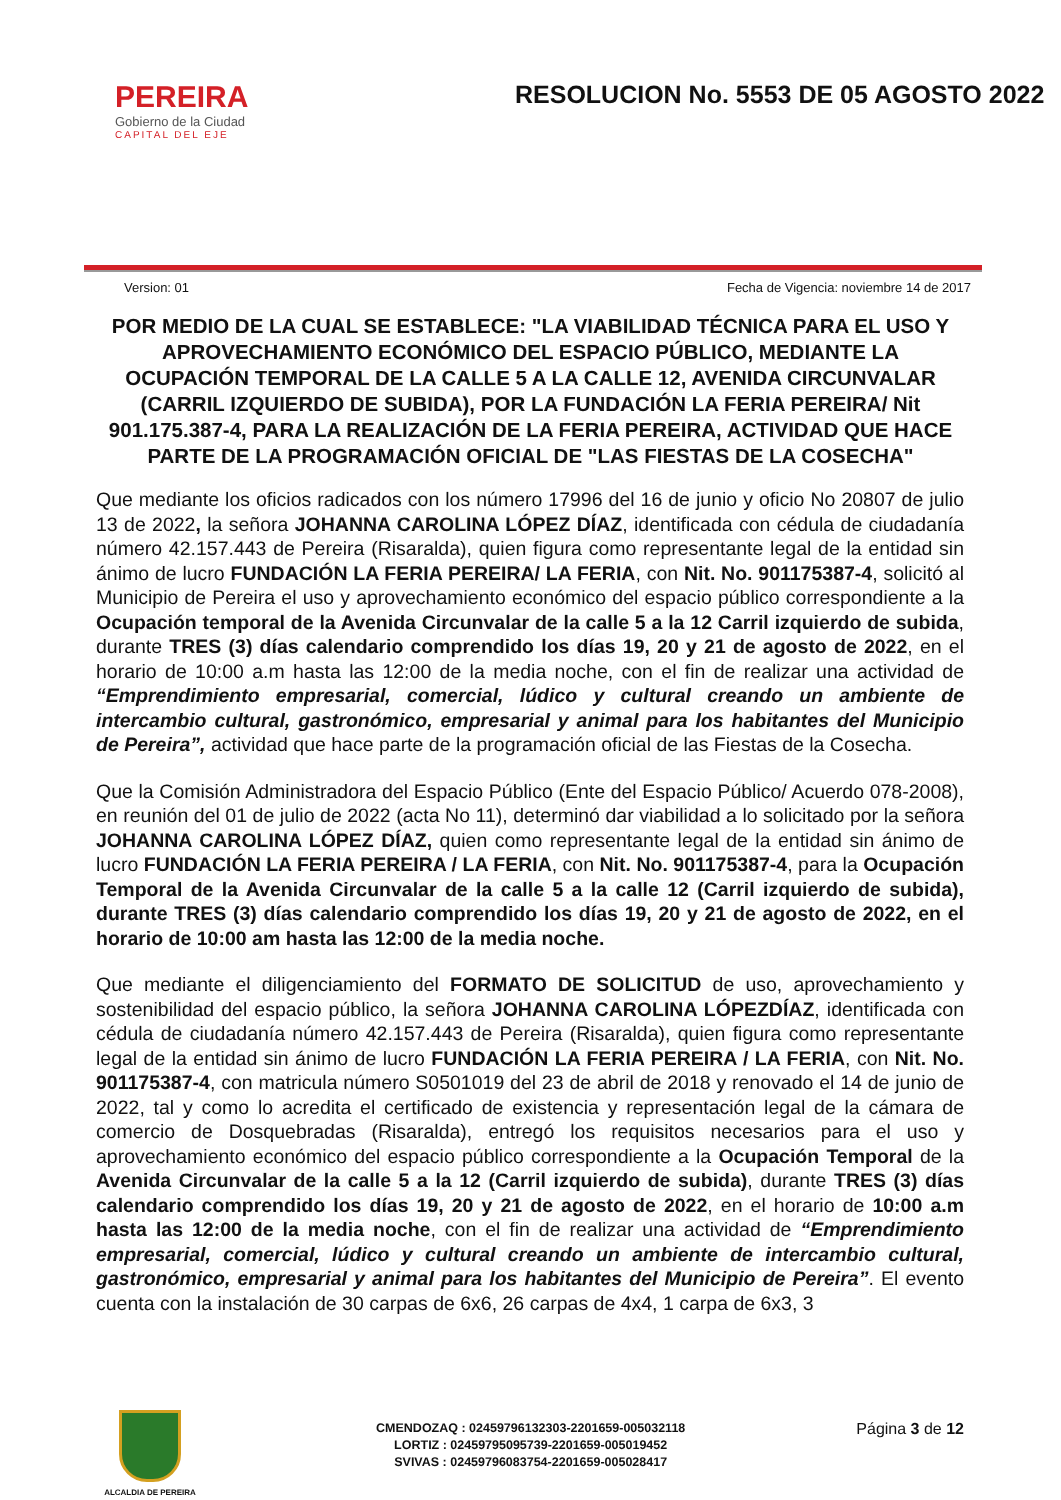PEREIRA
Gobierno de la Ciudad
CAPITAL DEL EJE
RESOLUCION No. 5553 DE 05 AGOSTO 2022
Version: 01 Fecha de Vigencia: noviembre 14 de 2017
POR MEDIO DE LA CUAL SE ESTABLECE: "LA VIABILIDAD TÉCNICA PARA EL USO Y APROVECHAMIENTO ECONÓMICO DEL ESPACIO PÚBLICO, MEDIANTE LA OCUPACIÓN TEMPORAL DE LA CALLE 5 A LA CALLE 12, AVENIDA CIRCUNVALAR (CARRIL IZQUIERDO DE SUBIDA), POR LA FUNDACIÓN LA FERIA PEREIRA/ Nit 901.175.387-4, PARA LA REALIZACIÓN DE LA FERIA PEREIRA, ACTIVIDAD QUE HACE PARTE DE LA PROGRAMACIÓN OFICIAL DE "LAS FIESTAS DE LA COSECHA"
Que mediante los oficios radicados con los número 17996 del 16 de junio y oficio No 20807 de julio 13 de 2022, la señora JOHANNA CAROLINA LÓPEZ DÍAZ, identificada con cédula de ciudadanía número 42.157.443 de Pereira (Risaralda), quien figura como representante legal de la entidad sin ánimo de lucro FUNDACIÓN LA FERIA PEREIRA/ LA FERIA, con Nit. No. 901175387-4, solicitó al Municipio de Pereira el uso y aprovechamiento económico del espacio público correspondiente a la Ocupación temporal de la Avenida Circunvalar de la calle 5 a la 12 Carril izquierdo de subida, durante TRES (3) días calendario comprendido los días 19, 20 y 21 de agosto de 2022, en el horario de 10:00 a.m hasta las 12:00 de la media noche, con el fin de realizar una actividad de “Emprendimiento empresarial, comercial, lúdico y cultural creando un ambiente de intercambio cultural, gastronómico, empresarial y animal para los habitantes del Municipio de Pereira”, actividad que hace parte de la programación oficial de las Fiestas de la Cosecha.
Que la Comisión Administradora del Espacio Público (Ente del Espacio Público/ Acuerdo 078-2008), en reunión del 01 de julio de 2022 (acta No 11), determinó dar viabilidad a lo solicitado por la señora JOHANNA CAROLINA LÓPEZ DÍAZ, quien como representante legal de la entidad sin ánimo de lucro FUNDACIÓN LA FERIA PEREIRA / LA FERIA, con Nit. No. 901175387-4, para la Ocupación Temporal de la Avenida Circunvalar de la calle 5 a la calle 12 (Carril izquierdo de subida), durante TRES (3) días calendario comprendido los días 19, 20 y 21 de agosto de 2022, en el horario de 10:00 am hasta las 12:00 de la media noche.
Que mediante el diligenciamiento del FORMATO DE SOLICITUD de uso, aprovechamiento y sostenibilidad del espacio público, la señora JOHANNA CAROLINA LÓPEZDÍAZ, identificada con cédula de ciudadanía número 42.157.443 de Pereira (Risaralda), quien figura como representante legal de la entidad sin ánimo de lucro FUNDACIÓN LA FERIA PEREIRA / LA FERIA, con Nit. No. 901175387-4, con matricula número S0501019 del 23 de abril de 2018 y renovado el 14 de junio de 2022, tal y como lo acredita el certificado de existencia y representación legal de la cámara de comercio de Dosquebradas (Risaralda), entregó los requisitos necesarios para el uso y aprovechamiento económico del espacio público correspondiente a la Ocupación Temporal de la Avenida Circunvalar de la calle 5 a la 12 (Carril izquierdo de subida), durante TRES (3) días calendario comprendido los días 19, 20 y 21 de agosto de 2022, en el horario de 10:00 a.m hasta las 12:00 de la media noche, con el fin de realizar una actividad de “Emprendimiento empresarial, comercial, lúdico y cultural creando un ambiente de intercambio cultural, gastronómico, empresarial y animal para los habitantes del Municipio de Pereira”. El evento cuenta con la instalación de 30 carpas de 6x6, 26 carpas de 4x4, 1 carpa de 6x3, 3
ALCALDIA DE PEREIRA
CMENDOZAQ : 02459796132303-2201659-005032118
LORTIZ : 02459795095739-2201659-005019452
SVIVAS : 02459796083754-2201659-005028417
Página 3 de 12